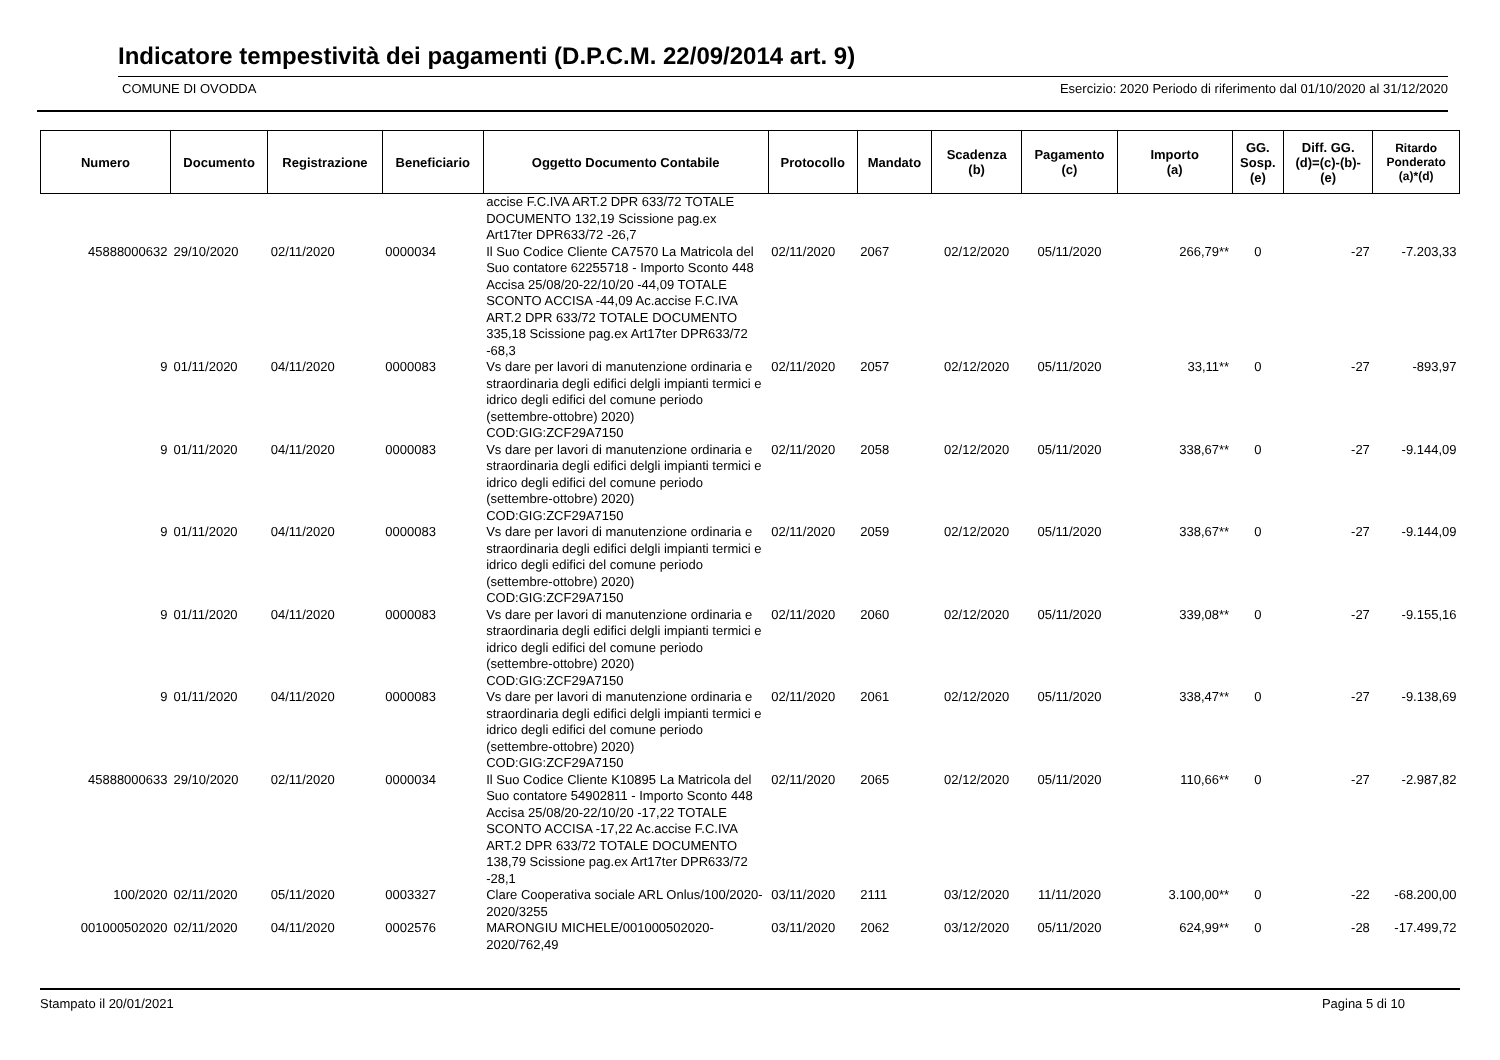Indicatore tempestività dei pagamenti (D.P.C.M. 22/09/2014 art. 9)
COMUNE DI OVODDA Esercizio: 2020 Periodo di riferimento dal 01/10/2020 al 31/12/2020
| Numero | Documento | Registrazione | Beneficiario | Oggetto Documento Contabile | Protocollo | Mandato | Scadenza (b) | Pagamento (c) | Importo (a) | GG. Sosp. (e) | Diff. GG. (d)=(c)-(b)- (e) | Ritardo Ponderato (a)*(d) |
| --- | --- | --- | --- | --- | --- | --- | --- | --- | --- | --- | --- | --- |
| | | | | accise F.C.IVA ART.2 DPR 633/72 TOTALE DOCUMENTO 132,19 Scissione pag.ex Art17ter DPR633/72 -26,7 | | | | | | | | |
| 45888000632 | 29/10/2020 | 02/11/2020 | 0000034 | Il Suo Codice Cliente CA7570 La Matricola del Suo contatore 62255718 - Importo Sconto 448 Accisa 25/08/20-22/10/20 -44,09 TOTALE SCONTO ACCISA -44,09 Ac.accise F.C.IVA ART.2 DPR 633/72 TOTALE DOCUMENTO 335,18 Scissione pag.ex Art17ter DPR633/72 -68,3 | 02/11/2020 | 2067 | 02/12/2020 | 05/11/2020 | 266,79** | 0 | -27 | -7.203,33 |
| 9 | 01/11/2020 | 04/11/2020 | 0000083 | Vs dare per lavori di manutenzione ordinaria e straordinaria degli edifici delgli impianti termici e idrico degli edifici del comune periodo (settembre-ottobre) 2020) COD:GIG:ZCF29A7150 | 02/11/2020 | 2057 | 02/12/2020 | 05/11/2020 | 33,11** | 0 | -27 | -893,97 |
| 9 | 01/11/2020 | 04/11/2020 | 0000083 | Vs dare per lavori di manutenzione ordinaria e straordinaria degli edifici delgli impianti termici e idrico degli edifici del comune periodo (settembre-ottobre) 2020) COD:GIG:ZCF29A7150 | 02/11/2020 | 2058 | 02/12/2020 | 05/11/2020 | 338,67** | 0 | -27 | -9.144,09 |
| 9 | 01/11/2020 | 04/11/2020 | 0000083 | Vs dare per lavori di manutenzione ordinaria e straordinaria degli edifici delgli impianti termici e idrico degli edifici del comune periodo (settembre-ottobre) 2020) COD:GIG:ZCF29A7150 | 02/11/2020 | 2059 | 02/12/2020 | 05/11/2020 | 338,67** | 0 | -27 | -9.144,09 |
| 9 | 01/11/2020 | 04/11/2020 | 0000083 | Vs dare per lavori di manutenzione ordinaria e straordinaria degli edifici delgli impianti termici e idrico degli edifici del comune periodo (settembre-ottobre) 2020) COD:GIG:ZCF29A7150 | 02/11/2020 | 2060 | 02/12/2020 | 05/11/2020 | 339,08** | 0 | -27 | -9.155,16 |
| 9 | 01/11/2020 | 04/11/2020 | 0000083 | Vs dare per lavori di manutenzione ordinaria e straordinaria degli edifici delgli impianti termici e idrico degli edifici del comune periodo (settembre-ottobre) 2020) COD:GIG:ZCF29A7150 | 02/11/2020 | 2061 | 02/12/2020 | 05/11/2020 | 338,47** | 0 | -27 | -9.138,69 |
| 45888000633 | 29/10/2020 | 02/11/2020 | 0000034 | Il Suo Codice Cliente K10895 La Matricola del Suo contatore 54902811 - Importo Sconto 448 Accisa 25/08/20-22/10/20 -17,22 TOTALE SCONTO ACCISA -17,22 Ac.accise F.C.IVA ART.2 DPR 633/72 TOTALE DOCUMENTO 138,79 Scissione pag.ex Art17ter DPR633/72 -28,1 | 02/11/2020 | 2065 | 02/12/2020 | 05/11/2020 | 110,66** | 0 | -27 | -2.987,82 |
| 100/2020 | 02/11/2020 | 05/11/2020 | 0003327 | Clare Cooperativa sociale ARL Onlus/100/2020-2020/3255 | 03/11/2020 | 2111 | 03/12/2020 | 11/11/2020 | 3.100,00** | 0 | -22 | -68.200,00 |
| 001000502020 | 02/11/2020 | 04/11/2020 | 0002576 | MARONGIU MICHELE/001000502020-2020/762,49 | 03/11/2020 | 2062 | 03/12/2020 | 05/11/2020 | 624,99** | 0 | -28 | -17.499,72 |
Stampato il 20/01/2021 Pagina 5 di 10